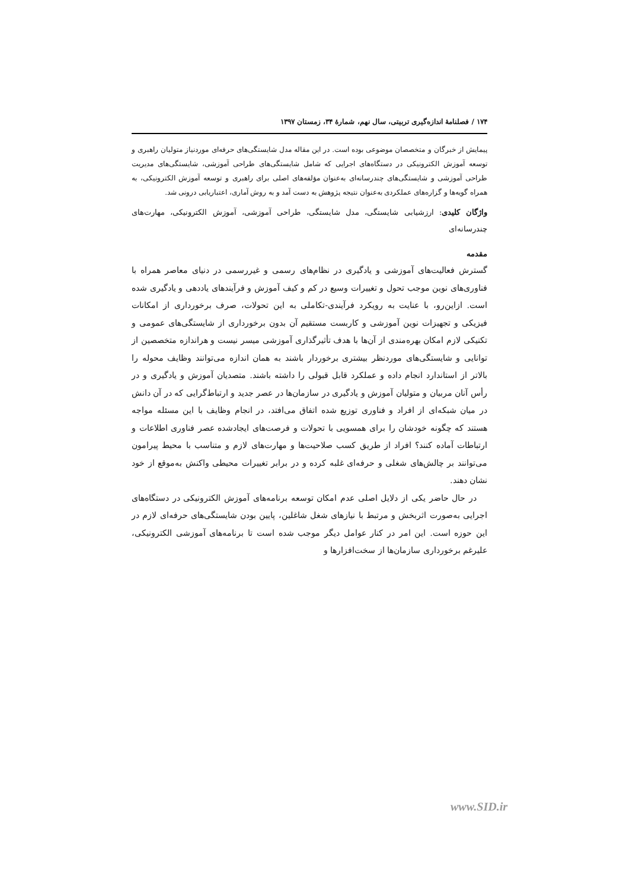۱۷۴ / فصلنامۀ اندازه‌گیری تربیتی، سال نهم، شمارۀ ۳۴، زمستان ۱۳۹۷
پیمایش از خبرگان و متخصصان موضوعی بوده است. در این مقاله مدل شایستگی‌های حرفه‌ای موردنیاز متولیان راهبری و توسعه آموزش الکترونیکی در دستگاه‌های اجرایی که شامل شایستگی‌های طراحی آموزشی، شایستگی‌های مدیریت طراحی آموزشی و شایستگی‌های چندرسانه‌ای به‌عنوان مؤلفه‌های اصلی برای راهبری و توسعه آموزش الکترونیکی، به همراه گویه‌ها و گزاره‌های عملکردی به‌عنوان نتیجه پژوهش به دست آمد و به روش آماری، اعتباریابی درونی شد.
واژگان کلیدی: ارزشیابی شایستگی، مدل شایستگی، طراحی آموزشی، آموزش الکترونیکی، مهارت‌های چندرسانه‌ای
مقدمه
گسترش فعالیت‌های آموزشی و یادگیری در نظام‌های رسمی و غیررسمی در دنیای معاصر همراه با فناوری‌های نوین موجب تحول و تغییرات وسیع در کم و کیف آموزش و فرآیندهای یاددهی و یادگیری شده است. ازاین‌رو، با عنایت به رویکرد فرآیندی-تکاملی به این تحولات، صرف برخورداری از امکانات فیزیکی و تجهیزات نوین آموزشی و کاربست مستقیم آن بدون برخورداری از شایستگی‌های عمومی و تکنیکی لازم امکان بهره‌مندی از آن‌ها با هدف تأثیرگذاری آموزشی میسر نیست و هراندازه متخصصین از توانایی و شایستگی‌های موردنظر بیشتری برخوردار باشند به همان اندازه می‌توانند وظایف محوله را بالاتر از استاندارد انجام داده و عملکرد قابل قبولی را داشته باشند. متصدیان آموزش و یادگیری و در رأس آنان مربیان و متولیان آموزش و یادگیری در سازمان‌ها در عصر جدید و ارتباط‌گرایی که در آن دانش در میان شبکه‌ای از افراد و فناوری توزیع شده اتفاق می‌افتد، در انجام وظایف با این مسئله مواجه هستند که چگونه خودشان را برای همسویی با تحولات و فرصت‌های ایجادشده عصر فناوری اطلاعات و ارتباطات آماده کنند؟ افراد از طریق کسب صلاحیت‌ها و مهارت‌های لازم و متناسب با محیط پیرامون می‌توانند بر چالش‌های شغلی و حرفه‌ای غلبه کرده و در برابر تغییرات محیطی واکنش به‌موقع از خود نشان دهند.
در حال حاضر یکی از دلایل اصلی عدم امکان توسعه برنامه‌های آموزش الکترونیکی در دستگاه‌های اجرایی به‌صورت اثربخش و مرتبط با نیازهای شغل شاغلین، پایین بودن شایستگی‌های حرفه‌ای لازم در این حوزه است. این امر در کنار عوامل دیگر موجب شده است تا برنامه‌های آموزشی الکترونیکی، علیرغم برخورداری سازمان‌ها از سخت‌افزارها و
www.SID.ir